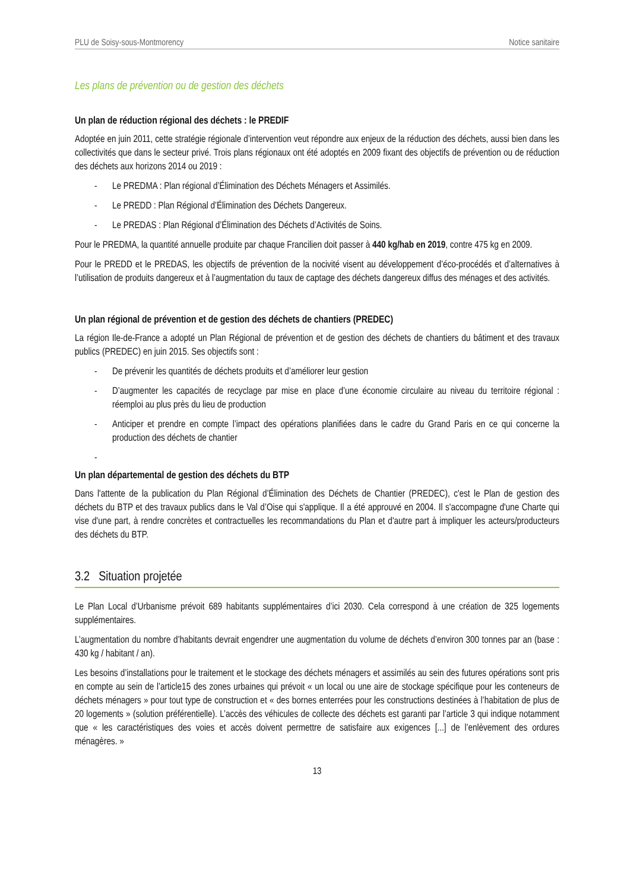PLU de Soisy-sous-Montmorency Notice sanitaire
Les plans de prévention ou de gestion des déchets
Un plan de réduction régional des déchets : le PREDIF
Adoptée en juin 2011, cette stratégie régionale d’intervention veut répondre aux enjeux de la réduction des déchets, aussi bien dans les collectivités que dans le secteur privé. Trois plans régionaux ont été adoptés en 2009 fixant des objectifs de prévention ou de réduction des déchets aux horizons 2014 ou 2019 :
- Le PREDMA : Plan régional d’Élimination des Déchets Ménagers et Assimilés.
- Le PREDD : Plan Régional d’Élimination des Déchets Dangereux.
- Le PREDAS : Plan Régional d’Élimination des Déchets d’Activités de Soins.
Pour le PREDMA, la quantité annuelle produite par chaque Francilien doit passer à 440 kg/hab en 2019, contre 475 kg en 2009.
Pour le PREDD et le PREDAS, les objectifs de prévention de la nocivité visent au développement d’éco-procédés et d’alternatives à l’utilisation de produits dangereux et à l’augmentation du taux de captage des déchets dangereux diffus des ménages et des activités.
Un plan régional de prévention et de gestion des déchets de chantiers (PREDEC)
La région Ile-de-France a adopté un Plan Régional de prévention et de gestion des déchets de chantiers du bâtiment et des travaux publics (PREDEC) en juin 2015. Ses objectifs sont :
- De prévenir les quantités de déchets produits et d’améliorer leur gestion
- D’augmenter les capacités de recyclage par mise en place d’une économie circulaire au niveau du territoire régional : réemploi au plus près du lieu de production
- Anticiper et prendre en compte l’impact des opérations planifiées dans le cadre du Grand Paris en ce qui concerne la production des déchets de chantier
-
Un plan départemental de gestion des déchets du BTP
Dans l'attente de la publication du Plan Régional d’Élimination des Déchets de Chantier (PREDEC), c'est le Plan de gestion des déchets du BTP et des travaux publics dans le Val d’Oise qui s'applique. Il a été approuvé en 2004. Il s'accompagne d'une Charte qui vise d'une part, à rendre concrètes et contractuelles les recommandations du Plan et d'autre part à impliquer les acteurs/producteurs des déchets du BTP.
3.2 Situation projetée
Le Plan Local d’Urbanisme prévoit 689 habitants supplémentaires d’ici 2030. Cela correspond à une création de 325 logements supplémentaires.
L’augmentation du nombre d’habitants devrait engendrer une augmentation du volume de déchets d’environ 300 tonnes par an (base : 430 kg / habitant / an).
Les besoins d’installations pour le traitement et le stockage des déchets ménagers et assimilés au sein des futures opérations sont pris en compte au sein de l’article15 des zones urbaines qui prévoit « un local ou une aire de stockage spécifique pour les conteneurs de déchets ménagers » pour tout type de construction et « des bornes enterrées pour les constructions destinées à l’habitation de plus de 20 logements » (solution préférentielle). L’accès des véhicules de collecte des déchets est garanti par l’article 3 qui indique notamment que « les caractéristiques des voies et accès doivent permettre de satisfaire aux exigences [...] de l’enlèvement des ordures ménagères. »
13